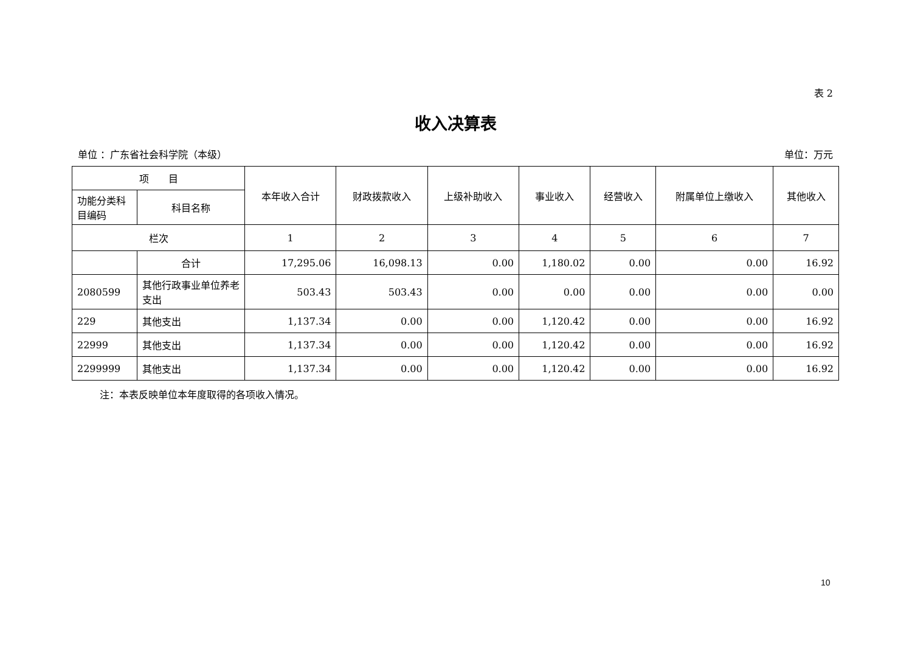表 2
收入决算表
单位 ：广东省社会科学院（本级） 单位：万元
| 项 目 | | 本年收入合计 | 财政拨款收入 | 上级补助收入 | 事业收入 | 经营收入 | 附属单位上缴收入 | 其他收入 |
| --- | --- | --- | --- | --- | --- | --- | --- | --- |
| 功能分类科目编码 | 科目名称 | | | | | | | |
| 栏次 | | 1 | 2 | 3 | 4 | 5 | 6 | 7 |
| | 合计 | 17,295.06 | 16,098.13 | 0.00 | 1,180.02 | 0.00 | 0.00 | 16.92 |
| 2080599 | 其他行政事业单位养老支出 | 503.43 | 503.43 | 0.00 | 0.00 | 0.00 | 0.00 | 0.00 |
| 229 | 其他支出 | 1,137.34 | 0.00 | 0.00 | 1,120.42 | 0.00 | 0.00 | 16.92 |
| 22999 | 其他支出 | 1,137.34 | 0.00 | 0.00 | 1,120.42 | 0.00 | 0.00 | 16.92 |
| 2299999 | 其他支出 | 1,137.34 | 0.00 | 0.00 | 1,120.42 | 0.00 | 0.00 | 16.92 |
注：本表反映单位本年度取得的各项收入情况。
10